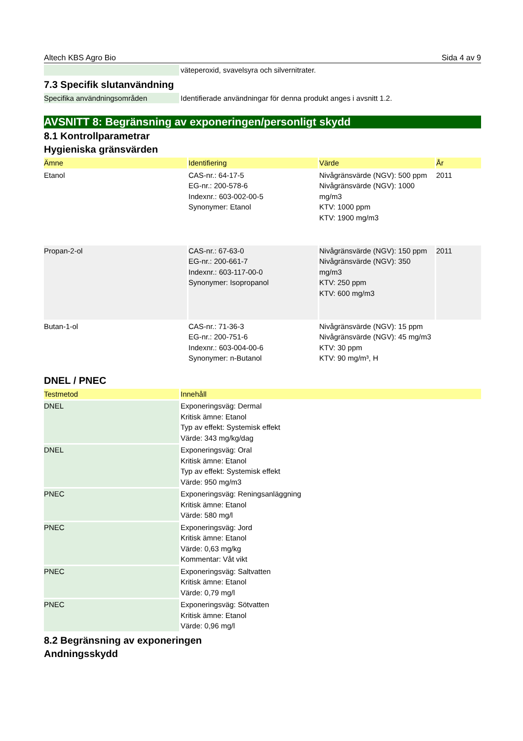Altech KBS Agro Bio Sida 4 av 9
| | väteperoxid, svavelsyra och silvernitrater. |
7.3 Specifik slutanvändning
| Specifika användningsområden | Identifierade användningar för denna produkt anges i avsnitt 1.2. |
AVSNITT 8: Begränsning av exponeringen/personligt skydd
8.1 Kontrollparametrar
Hygieniska gränsvärden
| Ämne | Identifiering | Värde | År |
| --- | --- | --- | --- |
| Etanol | CAS-nr.: 64-17-5 EG-nr.: 200-578-6 Indexnr.: 603-002-00-5 Synonymer: Etanol | Nivågränsvärde (NGV): 500 ppm Nivågränsvärde (NGV): 1000 mg/m3 KTV: 1000 ppm KTV: 1900 mg/m3 | 2011 |
| Propan-2-ol | CAS-nr.: 67-63-0 EG-nr.: 200-661-7 Indexnr.: 603-117-00-0 Synonymer: Isopropanol | Nivågränsvärde (NGV): 150 ppm Nivågränsvärde (NGV): 350 mg/m3 KTV: 250 ppm KTV: 600 mg/m3 | 2011 |
| Butan-1-ol | CAS-nr.: 71-36-3 EG-nr.: 200-751-6 Indexnr.: 603-004-00-6 Synonymer: n-Butanol | Nivågränsvärde (NGV): 15 ppm Nivågränsvärde (NGV): 45 mg/m3 KTV: 30 ppm KTV: 90 mg/m³, H | |
DNEL / PNEC
| Testmetod | Innehåll |
| --- | --- |
| DNEL | Exponeringsväg: Dermal Kritisk ämne: Etanol Typ av effekt: Systemisk effekt Värde: 343 mg/kg/dag |
| DNEL | Exponeringsväg: Oral Kritisk ämne: Etanol Typ av effekt: Systemisk effekt Värde: 950 mg/m3 |
| PNEC | Exponeringsväg: Reningsanläggning Kritisk ämne: Etanol Värde: 580 mg/l |
| PNEC | Exponeringsväg: Jord Kritisk ämne: Etanol Värde: 0,63 mg/kg Kommentar: Våt vikt |
| PNEC | Exponeringsväg: Saltvatten Kritisk ämne: Etanol Värde: 0,79 mg/l |
| PNEC | Exponeringsväg: Sötvatten Kritisk ämne: Etanol Värde: 0,96 mg/l |
8.2 Begränsning av exponeringen
Andningsskydd